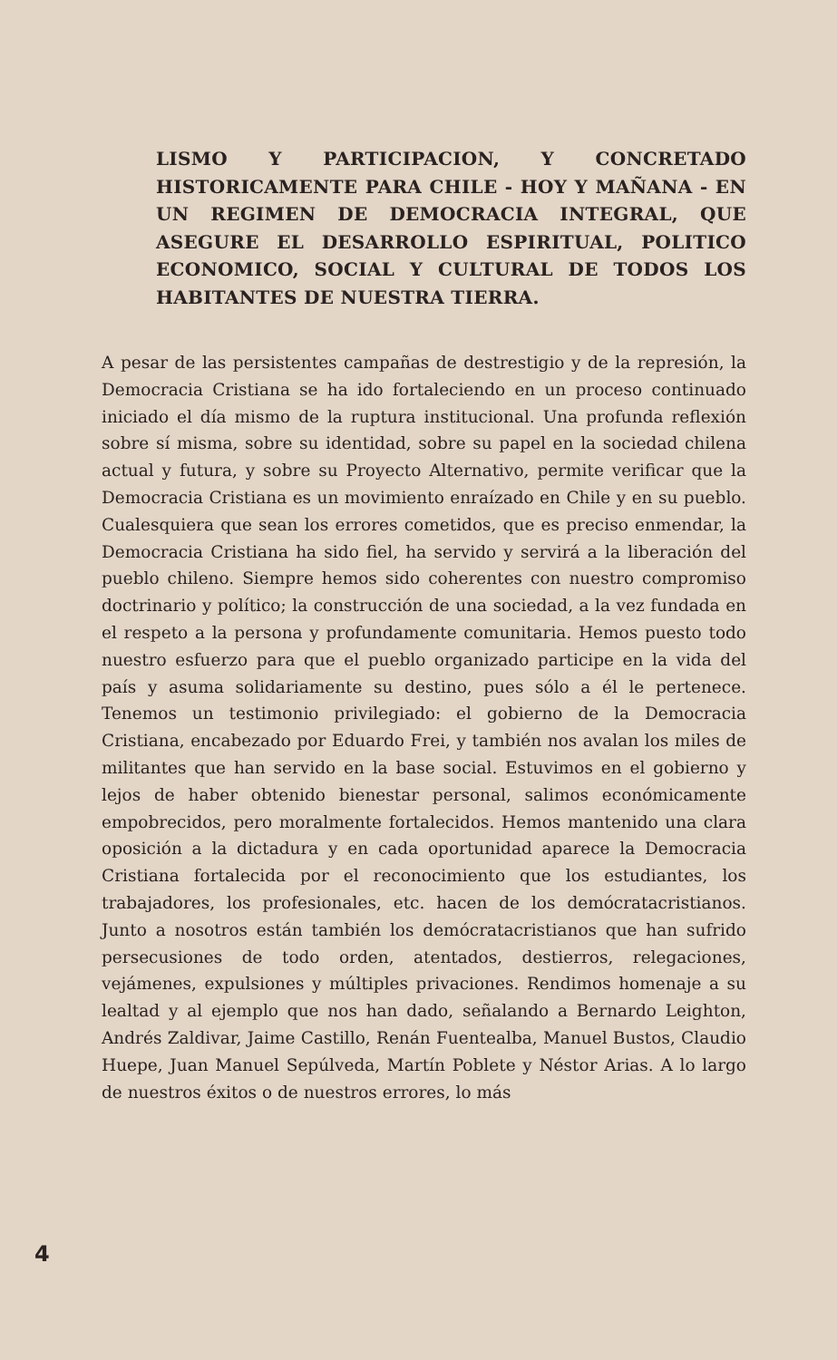LISMO Y PARTICIPACION, Y CONCRETADO HISTORICAMENTE PARA CHILE - HOY Y MAÑANA - EN UN REGIMEN DE DEMOCRACIA INTEGRAL, QUE ASEGURE EL DESARROLLO ESPIRITUAL, POLITICO ECONOMICO, SOCIAL Y CULTURAL DE TODOS LOS HABITANTES DE NUESTRA TIERRA.
A pesar de las persistentes campañas de destrestigio y de la represión, la Democracia Cristiana se ha ido fortaleciendo en un proceso continuado iniciado el día mismo de la ruptura institucional. Una profunda reflexión sobre sí misma, sobre su identidad, sobre su papel en la sociedad chilena actual y futura, y sobre su Proyecto Alternativo, permite verificar que la Democracia Cristiana es un movimiento enraízado en Chile y en su pueblo. Cualesquiera que sean los errores cometidos, que es preciso enmendar, la Democracia Cristiana ha sido fiel, ha servido y servirá a la liberación del pueblo chileno. Siempre hemos sido coherentes con nuestro compromiso doctrinario y político; la construcción de una sociedad, a la vez fundada en el respeto a la persona y profundamente comunitaria. Hemos puesto todo nuestro esfuerzo para que el pueblo organizado participe en la vida del país y asuma solidariamente su destino, pues sólo a él le pertenece. Tenemos un testimonio privilegiado: el gobierno de la Democracia Cristiana, encabezado por Eduardo Frei, y también nos avalan los miles de militantes que han servido en la base social. Estuvimos en el gobierno y lejos de haber obtenido bienestar personal, salimos económicamente empobrecidos, pero moralmente fortalecidos. Hemos mantenido una clara oposición a la dictadura y en cada oportunidad aparece la Democracia Cristiana fortalecida por el reconocimiento que los estudiantes, los trabajadores, los profesionales, etc. hacen de los demócratacristianos. Junto a nosotros están también los demócratacristianos que han sufrido persecusiones de todo orden, atentados, destierros, relegaciones, vejámenes, expulsiones y múltiples privaciones. Rendimos homenaje a su lealtad y al ejemplo que nos han dado, señalando a Bernardo Leighton, Andrés Zaldivar, Jaime Castillo, Renán Fuentealba, Manuel Bustos, Claudio Huepe, Juan Manuel Sepúlveda, Martín Poblete y Néstor Arias. A lo largo de nuestros éxitos o de nuestros errores, lo más
4